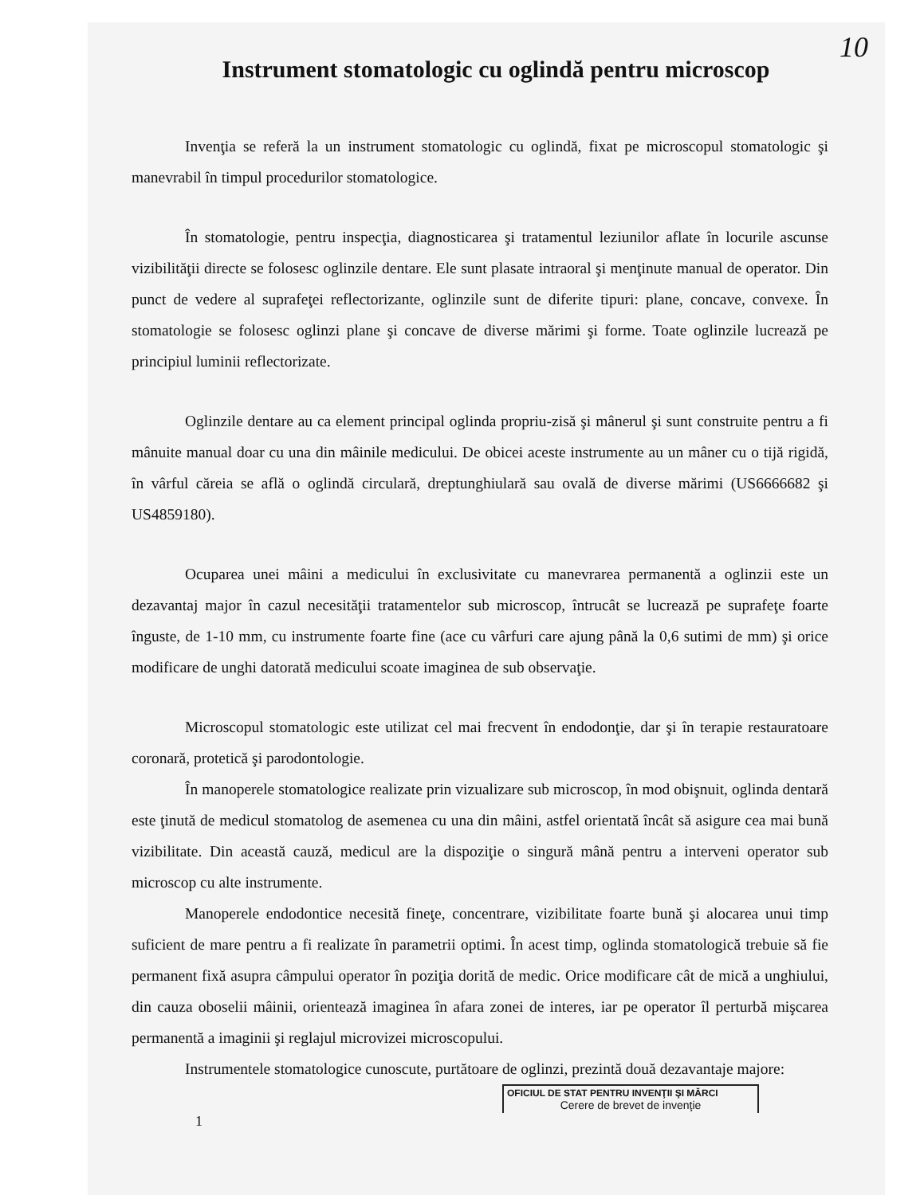10
Instrument stomatologic cu oglindă pentru microscop
Invenţia se referă la un instrument stomatologic cu oglindă, fixat pe microscopul stomatologic şi manevrabil în timpul procedurilor stomatologice.
În stomatologie, pentru inspecţia, diagnosticarea şi tratamentul leziunilor aflate în locurile ascunse vizibilităţii directe se folosesc oglinzile dentare. Ele sunt plasate intraoral şi menţinute manual de operator. Din punct de vedere al suprafeţei reflectorizante, oglinzile sunt de diferite tipuri: plane, concave, convexe. În stomatologie se folosesc oglinzi plane şi concave de diverse mărimi şi forme. Toate oglinzile lucrează pe principiul luminii reflectorizate.
Oglinzile dentare au ca element principal oglinda propriu-zisă şi mânerul şi sunt construite pentru a fi mânuite manual doar cu una din mâinile medicului. De obicei aceste instrumente au un mâner cu o tijă rigidă, în vârful căreia se află o oglindă circulară, dreptunghiulară sau ovală de diverse mărimi (US6666682 şi US4859180).
Ocuparea unei mâini a medicului în exclusivitate cu manevrarea permanentă a oglinzii este un dezavantaj major în cazul necesităţii tratamentelor sub microscop, întrucât se lucrează pe suprafeţe foarte înguste, de 1-10 mm, cu instrumente foarte fine (ace cu vârfuri care ajung până la 0,6 sutimi de mm) şi orice modificare de unghi datorată medicului scoate imaginea de sub observaţie.
Microscopul stomatologic este utilizat cel mai frecvent în endodonţie, dar şi în terapie restauratoare coronară, protetică şi parodontologie.
În manoperele stomatologice realizate prin vizualizare sub microscop, în mod obişnuit, oglinda dentară este ţinută de medicul stomatolog de asemenea cu una din mâini, astfel orientată încât să asigure cea mai bună vizibilitate. Din această cauză, medicul are la dispoziţie o singură mână pentru a interveni operator sub microscop cu alte instrumente.
Manoperele endodontice necesită fineţe, concentrare, vizibilitate foarte bună şi alocarea unui timp suficient de mare pentru a fi realizate în parametrii optimi. În acest timp, oglinda stomatologică trebuie să fie permanent fixă asupra câmpului operator în poziţia dorită de medic. Orice modificare cât de mică a unghiului, din cauza oboselii mâinii, orientează imaginea în afara zonei de interes, iar pe operator îl perturbă mişcarea permanentă a imaginii şi reglajul microvizei microscopului.
Instrumentele stomatologice cunoscute, purtătoare de oglinzi, prezintă două dezavantaje majore:
OFICIUL DE STAT PENTRU INVENŢII ŞI MĂRCI
Cerere de brevet de invenţie
1